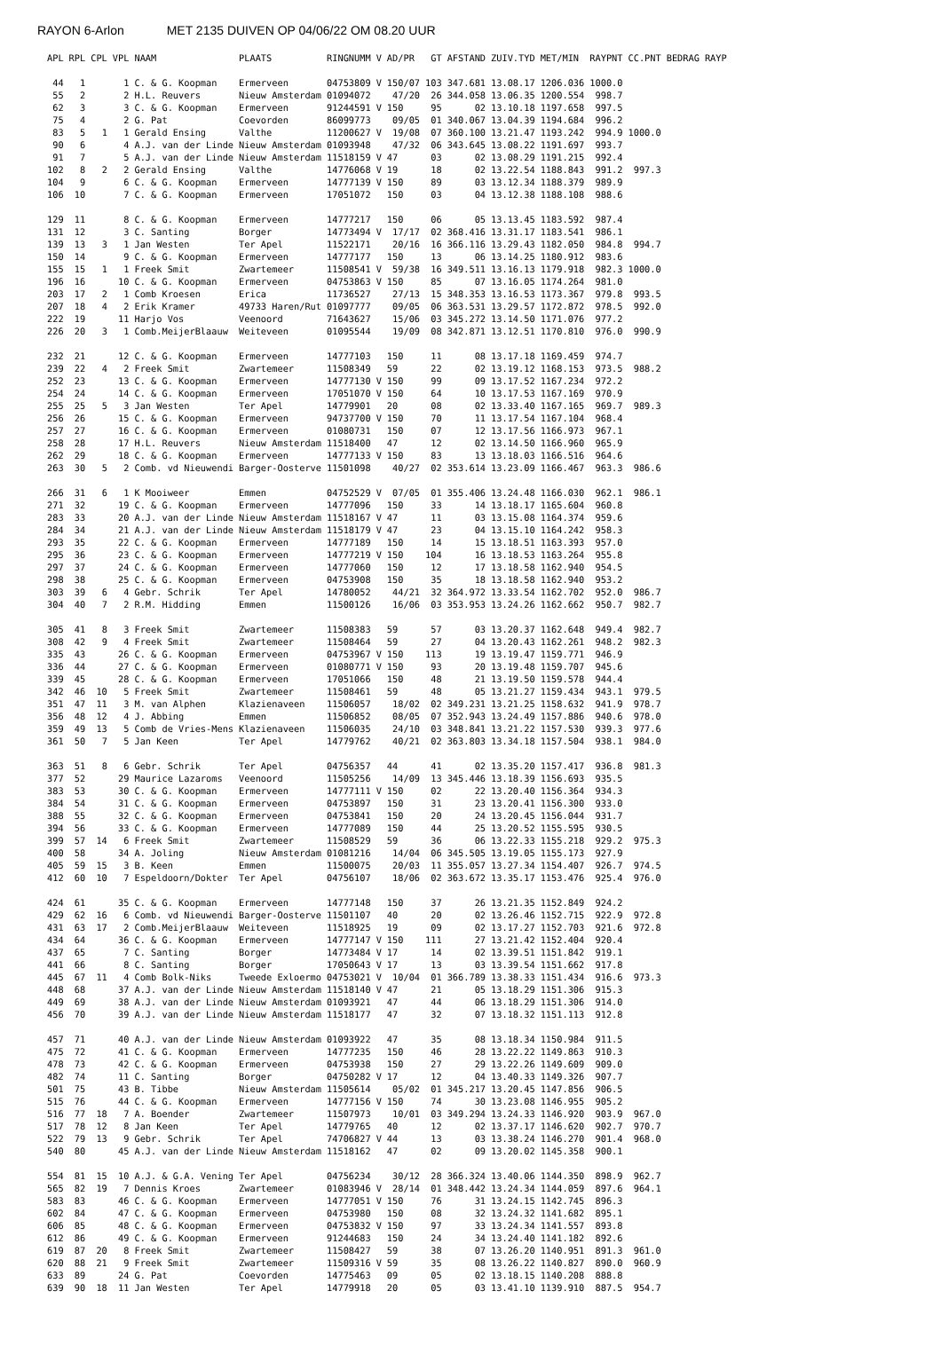RAYON 6-Arlon MET 2135 DUIVEN OP 04/06/22 OM 08.20 UUR
| APL | RPL | CPL | VPL | NAAM | PLAATS | RINGNUMM | V | AD/PR | GT | AFSTAND | ZUIV.TYD | MET/MIN | RAYPNT | CC.PNT | BEDRAG | RAYP |
| --- | --- | --- | --- | --- | --- | --- | --- | --- | --- | --- | --- | --- | --- | --- | --- | --- |
| 44 | 1 | | 1 | C. & G. Koopman | Ermerveen | 04753809 | V | 150/07 | 103 | 347.681 | 13.08.17 | 1206.036 | 1000.0 | | | |
| 55 | 2 | | 2 | H.L. Reuvers | Nieuw Amsterdam | 01094072 | | 47/20 | 26 | 344.058 | 13.06.35 | 1200.554 | 998.7 | | | |
| 62 | 3 | | 3 | C. & G. Koopman | Ermerveen | 91244591 | V | 150 | 95 | 02 | 13.10.18 | 1197.658 | 997.5 | | | |
| 75 | 4 | | 2 | G. Pat | Coevorden | 86099773 | | 09/05 | 01 | 340.067 | 13.04.39 | 1194.684 | 996.2 | | | |
| 83 | 5 | 1 | 1 | Gerald Ensing | Valthe | 11200627 | V | 19/08 | 07 | 360.100 | 13.21.47 | 1193.242 | 994.9 | 1000.0 | | |
| 90 | 6 | | 4 | A.J. van der Linde | Nieuw Amsterdam | 01093948 | | 47/32 | 06 | 343.645 | 13.08.22 | 1191.697 | 993.7 | | | |
| 91 | 7 | | 5 | A.J. van der Linde | Nieuw Amsterdam | 11518159 | V | 47 | 03 | 02 | 13.08.29 | 1191.215 | 992.4 | | | |
| 102 | 8 | 2 | 2 | Gerald Ensing | Valthe | 14776068 | V | 19 | 18 | 02 | 13.22.54 | 1188.843 | 991.2 | 997.3 | | |
| 104 | 9 | | 6 | C. & G. Koopman | Ermerveen | 14777139 | V | 150 | 89 | 03 | 13.12.34 | 1188.379 | 989.9 | | | |
| 106 | 10 | | 7 | C. & G. Koopman | Ermerveen | 17051072 | | 150 | 03 | 04 | 13.12.38 | 1188.108 | 988.6 | | | |
| 129 | 11 | | 8 | C. & G. Koopman | Ermerveen | 14777217 | | 150 | 06 | 05 | 13.13.45 | 1183.592 | 987.4 | | | |
| 131 | 12 | | 3 | C. Santing | Borger | 14773494 | V | 17/17 | 02 | 368.416 | 13.31.17 | 1183.541 | 986.1 | | | |
| 139 | 13 | 3 | 1 | Jan Westen | Ter Apel | 11522171 | | 20/16 | 16 | 366.116 | 13.29.43 | 1182.050 | 984.8 | 994.7 | | |
| 150 | 14 | | 9 | C. & G. Koopman | Ermerveen | 14777177 | | 150 | 13 | 06 | 13.14.25 | 1180.912 | 983.6 | | | |
| 155 | 15 | 1 | 1 | Freek Smit | Zwartemeer | 11508541 | V | 59/38 | 16 | 349.511 | 13.16.13 | 1179.918 | 982.3 | 1000.0 | | |
| 196 | 16 | | 10 | C. & G. Koopman | Ermerveen | 04753863 | V | 150 | 85 | 07 | 13.16.05 | 1174.264 | 981.0 | | | |
| 203 | 17 | 2 | 1 | Comb Kroesen | Erica | 11736527 | | 27/13 | 15 | 348.353 | 13.16.53 | 1173.367 | 979.8 | 993.5 | | |
| 207 | 18 | 4 | 2 | Erik Kramer | 49733 Haren/Rut | 01097777 | | 09/05 | 06 | 363.531 | 13.29.57 | 1172.872 | 978.5 | 992.0 | | |
| 222 | 19 | | 11 | Harjo Vos | Veenoord | 71643627 | | 15/06 | 03 | 345.272 | 13.14.50 | 1171.076 | 977.2 | | | |
| 226 | 20 | 3 | 1 | Comb.MeijerBlaauw | Weiteveen | 01095544 | | 19/09 | 08 | 342.871 | 13.12.51 | 1170.810 | 976.0 | 990.9 | | |
| 232 | 21 | | 12 | C. & G. Koopman | Ermerveen | 14777103 | | 150 | 11 | 08 | 13.17.18 | 1169.459 | 974.7 | | | |
| 239 | 22 | 4 | 2 | Freek Smit | Zwartemeer | 11508349 | | 59 | 22 | 02 | 13.19.12 | 1168.153 | 973.5 | 988.2 | | |
| 252 | 23 | | 13 | C. & G. Koopman | Ermerveen | 14777130 | V | 150 | 99 | 09 | 13.17.52 | 1167.234 | 972.2 | | | |
| 254 | 24 | | 14 | C. & G. Koopman | Ermerveen | 17051070 | V | 150 | 64 | 10 | 13.17.53 | 1167.169 | 970.9 | | | |
| 255 | 25 | 5 | 3 | Jan Westen | Ter Apel | 14779901 | | 20 | 08 | 02 | 13.33.40 | 1167.165 | 969.7 | 989.3 | | |
| 256 | 26 | | 15 | C. & G. Koopman | Ermerveen | 94737700 | V | 150 | 70 | 11 | 13.17.54 | 1167.104 | 968.4 | | | |
| 257 | 27 | | 16 | C. & G. Koopman | Ermerveen | 01080731 | | 150 | 07 | 12 | 13.17.56 | 1166.973 | 967.1 | | | |
| 258 | 28 | | 17 | H.L. Reuvers | Nieuw Amsterdam | 11518400 | | 47 | 12 | 02 | 13.14.50 | 1166.960 | 965.9 | | | |
| 262 | 29 | | 18 | C. & G. Koopman | Ermerveen | 14777133 | V | 150 | 83 | 13 | 13.18.03 | 1166.516 | 964.6 | | | |
| 263 | 30 | 5 | 2 | Comb. vd Nieuwendi | Barger-Oosterve | 11501098 | | 40/27 | 02 | 353.614 | 13.23.09 | 1166.467 | 963.3 | 986.6 | | |
| 266 | 31 | 6 | 1 | K Mooiweer | Emmen | 04752529 | V | 07/05 | 01 | 355.406 | 13.24.48 | 1166.030 | 962.1 | 986.1 | | |
| 271 | 32 | | 19 | C. & G. Koopman | Ermerveen | 14777096 | | 150 | 33 | 14 | 13.18.17 | 1165.604 | 960.8 | | | |
| 283 | 33 | | 20 | A.J. van der Linde | Nieuw Amsterdam | 11518167 | V | 47 | 11 | 03 | 13.15.08 | 1164.374 | 959.6 | | | |
| 284 | 34 | | 21 | A.J. van der Linde | Nieuw Amsterdam | 11518179 | V | 47 | 23 | 04 | 13.15.10 | 1164.242 | 958.3 | | | |
| 293 | 35 | | 22 | C. & G. Koopman | Ermerveen | 14777189 | | 150 | 14 | 15 | 13.18.51 | 1163.393 | 957.0 | | | |
| 295 | 36 | | 23 | C. & G. Koopman | Ermerveen | 14777219 | V | 150 | 104 | 16 | 13.18.53 | 1163.264 | 955.8 | | | |
| 297 | 37 | | 24 | C. & G. Koopman | Ermerveen | 14777060 | | 150 | 12 | 17 | 13.18.58 | 1162.940 | 954.5 | | | |
| 298 | 38 | | 25 | C. & G. Koopman | Ermerveen | 04753908 | | 150 | 35 | 18 | 13.18.58 | 1162.940 | 953.2 | | | |
| 303 | 39 | 6 | 4 | Gebr. Schrik | Ter Apel | 14780052 | | 44/21 | 32 | 364.972 | 13.33.54 | 1162.702 | 952.0 | 986.7 | | |
| 304 | 40 | 7 | 2 | R.M. Hidding | Emmen | 11500126 | | 16/06 | 03 | 353.953 | 13.24.26 | 1162.662 | 950.7 | 982.7 | | |
| 305 | 41 | 8 | 3 | Freek Smit | Zwartemeer | 11508383 | | 59 | 57 | 03 | 13.20.37 | 1162.648 | 949.4 | 982.7 | | |
| 308 | 42 | 9 | 4 | Freek Smit | Zwartemeer | 11508464 | | 59 | 27 | 04 | 13.20.43 | 1162.261 | 948.2 | 982.3 | | |
| 335 | 43 | | 26 | C. & G. Koopman | Ermerveen | 04753967 | V | 150 | 113 | 19 | 13.19.47 | 1159.771 | 946.9 | | | |
| 336 | 44 | | 27 | C. & G. Koopman | Ermerveen | 01080771 | V | 150 | 93 | 20 | 13.19.48 | 1159.707 | 945.6 | | | |
| 339 | 45 | | 28 | C. & G. Koopman | Ermerveen | 17051066 | | 150 | 48 | 21 | 13.19.50 | 1159.578 | 944.4 | | | |
| 342 | 46 | 10 | 5 | Freek Smit | Zwartemeer | 11508461 | | 59 | 48 | 05 | 13.21.27 | 1159.434 | 943.1 | 979.5 | | |
| 351 | 47 | 11 | 3 | M. van Alphen | Klazienaveen | 11506057 | | 18/02 | 02 | 349.231 | 13.21.25 | 1158.632 | 941.9 | 978.7 | | |
| 356 | 48 | 12 | 4 | J. Abbing | Emmen | 11506852 | | 08/05 | 07 | 352.943 | 13.24.49 | 1157.886 | 940.6 | 978.0 | | |
| 359 | 49 | 13 | 5 | Comb de Vries-Mens | Klazienaveen | 11506035 | | 24/10 | 03 | 348.841 | 13.21.22 | 1157.530 | 939.3 | 977.6 | | |
| 361 | 50 | 7 | 5 | Jan Keen | Ter Apel | 14779762 | | 40/21 | 02 | 363.803 | 13.34.18 | 1157.504 | 938.1 | 984.0 | | |
| 363 | 51 | 8 | 6 | Gebr. Schrik | Ter Apel | 04756357 | | 44 | 41 | 02 | 13.35.20 | 1157.417 | 936.8 | 981.3 | | |
| 377 | 52 | | 29 | Maurice Lazaroms | Veenoord | 11505256 | | 14/09 | 13 | 345.446 | 13.18.39 | 1156.693 | 935.5 | | | |
| 383 | 53 | | 30 | C. & G. Koopman | Ermerveen | 14777111 | V | 150 | 02 | 22 | 13.20.40 | 1156.364 | 934.3 | | | |
| 384 | 54 | | 31 | C. & G. Koopman | Ermerveen | 04753897 | | 150 | 31 | 23 | 13.20.41 | 1156.300 | 933.0 | | | |
| 388 | 55 | | 32 | C. & G. Koopman | Ermerveen | 04753841 | | 150 | 20 | 24 | 13.20.45 | 1156.044 | 931.7 | | | |
| 394 | 56 | | 33 | C. & G. Koopman | Ermerveen | 14777089 | | 150 | 44 | 25 | 13.20.52 | 1155.595 | 930.5 | | | |
| 399 | 57 | 14 | 6 | Freek Smit | Zwartemeer | 11508529 | | 59 | 36 | 06 | 13.22.33 | 1155.218 | 929.2 | 975.3 | | |
| 400 | 58 | | 34 | A. Joling | Nieuw Amsterdam | 01081216 | | 14/04 | 06 | 345.505 | 13.19.05 | 1155.173 | 927.9 | | | |
| 405 | 59 | 15 | 3 | B. Keen | Emmen | 11500075 | | 20/03 | 11 | 355.057 | 13.27.34 | 1154.407 | 926.7 | 974.5 | | |
| 412 | 60 | 10 | 7 | Espeldoorn/Dokter | Ter Apel | 04756107 | | 18/06 | 02 | 363.672 | 13.35.17 | 1153.476 | 925.4 | 976.0 | | |
| 424 | 61 | | 35 | C. & G. Koopman | Ermerveen | 14777148 | | 150 | 37 | 26 | 13.21.35 | 1152.849 | 924.2 | | | |
| 429 | 62 | 16 | 6 | Comb. vd Nieuwendi | Barger-Oosterve | 11501107 | | 40 | 20 | 02 | 13.26.46 | 1152.715 | 922.9 | 972.8 | | |
| 431 | 63 | 17 | 2 | Comb.MeijerBlaauw | Weiteveen | 11518925 | | 19 | 09 | 02 | 13.17.27 | 1152.703 | 921.6 | 972.8 | | |
| 434 | 64 | | 36 | C. & G. Koopman | Ermerveen | 14777147 | V | 150 | 111 | 27 | 13.21.42 | 1152.404 | 920.4 | | | |
| 437 | 65 | | 7 | C. Santing | Borger | 14773484 | V | 17 | 14 | 02 | 13.39.51 | 1151.842 | 919.1 | | | |
| 441 | 66 | | 8 | C. Santing | Borger | 17050643 | V | 17 | 13 | 03 | 13.39.54 | 1151.662 | 917.8 | | | |
| 445 | 67 | 11 | 4 | Comb Bolk-Niks | Tweede Exloermo | 04753021 | V | 10/04 | 01 | 366.789 | 13.38.33 | 1151.434 | 916.6 | 973.3 | | |
| 448 | 68 | | 37 | A.J. van der Linde | Nieuw Amsterdam | 11518140 | V | 47 | 21 | 05 | 13.18.29 | 1151.306 | 915.3 | | | |
| 449 | 69 | | 38 | A.J. van der Linde | Nieuw Amsterdam | 01093921 | | 47 | 44 | 06 | 13.18.29 | 1151.306 | 914.0 | | | |
| 456 | 70 | | 39 | A.J. van der Linde | Nieuw Amsterdam | 11518177 | | 47 | 32 | 07 | 13.18.32 | 1151.113 | 912.8 | | | |
| 457 | 71 | | 40 | A.J. van der Linde | Nieuw Amsterdam | 01093922 | | 47 | 35 | 08 | 13.18.34 | 1150.984 | 911.5 | | | |
| 475 | 72 | | 41 | C. & G. Koopman | Ermerveen | 14777235 | | 150 | 46 | 28 | 13.22.22 | 1149.863 | 910.3 | | | |
| 478 | 73 | | 42 | C. & G. Koopman | Ermerveen | 04753938 | | 150 | 27 | 29 | 13.22.26 | 1149.609 | 909.0 | | | |
| 482 | 74 | | 11 | C. Santing | Borger | 04750282 | V | 17 | 12 | 04 | 13.40.33 | 1149.326 | 907.7 | | | |
| 501 | 75 | | 43 | B. Tibbe | Nieuw Amsterdam | 11505614 | | 05/02 | 01 | 345.217 | 13.20.45 | 1147.856 | 906.5 | | | |
| 515 | 76 | | 44 | C. & G. Koopman | Ermerveen | 14777156 | V | 150 | 74 | 30 | 13.23.08 | 1146.955 | 905.2 | | | |
| 516 | 77 | 18 | 7 | A. Boender | Zwartemeer | 11507973 | | 10/01 | 03 | 349.294 | 13.24.33 | 1146.920 | 903.9 | 967.0 | | |
| 517 | 78 | 12 | 8 | Jan Keen | Ter Apel | 14779765 | | 40 | 12 | 02 | 13.37.17 | 1146.620 | 902.7 | 970.7 | | |
| 522 | 79 | 13 | 9 | Gebr. Schrik | Ter Apel | 74706827 | V | 44 | 13 | 03 | 13.38.24 | 1146.270 | 901.4 | 968.0 | | |
| 540 | 80 | | 45 | A.J. van der Linde | Nieuw Amsterdam | 11518162 | | 47 | 02 | 09 | 13.20.02 | 1145.358 | 900.1 | | | |
| 554 | 81 | 15 | 10 | A.J. & G.A. Vening | Ter Apel | 04756234 | | 30/12 | 28 | 366.324 | 13.40.06 | 1144.350 | 898.9 | 962.7 | | |
| 565 | 82 | 19 | 7 | Dennis Kroes | Zwartemeer | 01083946 | V | 28/14 | 01 | 348.442 | 13.24.34 | 1144.059 | 897.6 | 964.1 | | |
| 583 | 83 | | 46 | C. & G. Koopman | Ermerveen | 14777051 | V | 150 | 76 | 31 | 13.24.15 | 1142.745 | 896.3 | | | |
| 602 | 84 | | 47 | C. & G. Koopman | Ermerveen | 04753980 | | 150 | 08 | 32 | 13.24.32 | 1141.682 | 895.1 | | | |
| 606 | 85 | | 48 | C. & G. Koopman | Ermerveen | 04753832 | V | 150 | 97 | 33 | 13.24.34 | 1141.557 | 893.8 | | | |
| 612 | 86 | | 49 | C. & G. Koopman | Ermerveen | 91244683 | | 150 | 24 | 34 | 13.24.40 | 1141.182 | 892.6 | | | |
| 619 | 87 | 20 | 8 | Freek Smit | Zwartemeer | 11508427 | | 59 | 38 | 07 | 13.26.20 | 1140.951 | 891.3 | 961.0 | | |
| 620 | 88 | 21 | 9 | Freek Smit | Zwartemeer | 11509316 | V | 59 | 35 | 08 | 13.26.22 | 1140.827 | 890.0 | 960.9 | | |
| 633 | 89 | | 24 | G. Pat | Coevorden | 14775463 | | 09 | 05 | 02 | 13.18.15 | 1140.208 | 888.8 | | | |
| 639 | 90 | 18 | 11 | Jan Westen | Ter Apel | 14779918 | | 20 | 05 | 03 | 13.41.10 | 1139.910 | 887.5 | 954.7 | | |